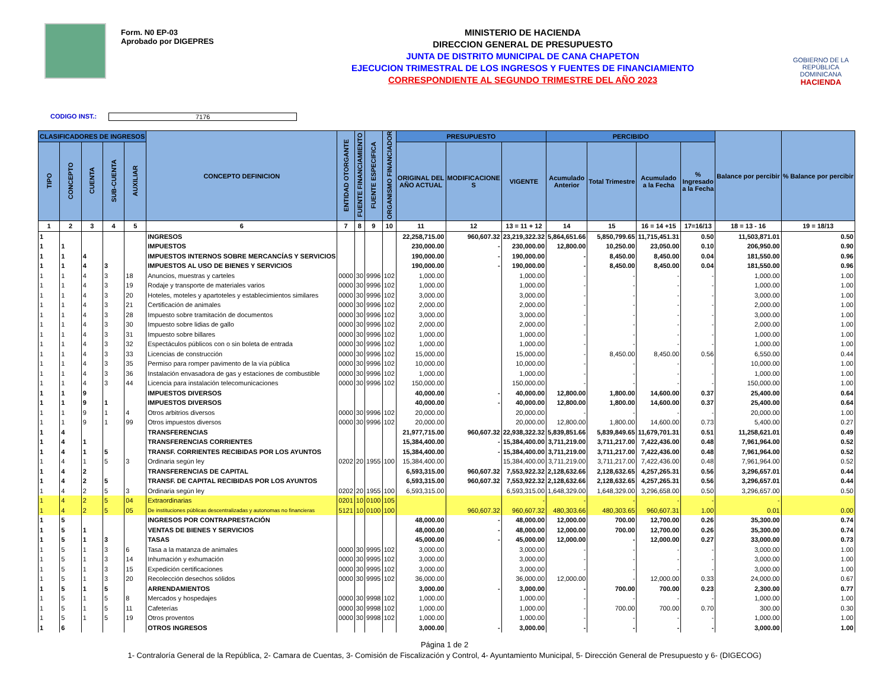Form. N0 EP-03
Aprobado por DIGEPRES
MINISTERIO DE HACIENDA
DIRECCION GENERAL DE PRESUPUESTO
JUNTA DE DISTRITO MUNICIPAL DE CANA CHAPETON
EJECUCION TRIMESTRAL DE LOS INGRESOS Y FUENTES DE FINANCIAMIENTO
CORRESPONDIENTE AL SEGUNDO TRIMESTRE DEL AÑO 2023
GOBIERNO DE LA
REPÚBLICA
DOMINICANA
HACIENDA
CODIGO INST.: 7176
| CLASIFICADORES DE INGRESOS | | | | | CONCEPTO DEFINICION | ENTIDAD OTORGANTE | FUENTE FINANCIAMIENTO | FUENTE ESPECIFICA | ORGANISMO FINANCIADOR | PRESUPUESTO | | | PERCIBIDO | | | | Balance por percibir | % Balance por percibir |
| --- | --- | --- | --- | --- | --- | --- | --- | --- | --- | --- | --- | --- | --- | --- | --- | --- | --- | --- |
| TIPO | CONCEPTO | CUENTA | SUB-CUENTA | AUXILIAR | | | | | | ORIGINAL DEL AÑO ACTUAL | MODIFICACIONE S | VIGENTE | Acumulado Anterior | Total Trimestre | Acumulado a la Fecha | % Ingresado a la Fecha | | |
| 1 | 2 | 3 | 4 | 5 | 6 | 7 | 8 | 9 | 10 | 11 | 12 | 13 = 11 + 12 | 14 | 15 | 16 = 14 +15 | 17=16/13 | 18 = 13 - 16 | 19 = 18/13 |
| 1 | | | | | INGRESOS | | | | | 22,258,715.00 | 960,607.32 | 23,219,322.32 | 5,864,651.66 | 5,850,799.65 | 11,715,451.31 | 0.50 | 11,503,871.01 | 0.50 |
| 1 | 1 | | | | IMPUESTOS | | | | | 230,000.00 | - | 230,000.00 | 12,800.00 | 10,250.00 | 23,050.00 | 0.10 | 206,950.00 | 0.90 |
| 1 | 1 | 4 | | | IMPUESTOS INTERNOS SOBRE MERCANCÍAS Y SERVICIOS | | | | | 190,000.00 | - | 190,000.00 | - | 8,450.00 | 8,450.00 | 0.04 | 181,550.00 | 0.96 |
| 1 | 1 | 4 | 3 | | IMPUESTOS AL USO DE BIENES Y SERVICIOS | | | | | 190,000.00 | - | 190,000.00 | - | 8,450.00 | 8,450.00 | 0.04 | 181,550.00 | 0.96 |
| 1 | 1 | 4 | 3 | 18 | Anuncios, muestras y carteles | 0000 | 30 | 9996 | 102 | 1,000.00 | | 1,000.00 | - | - | - | - | 1,000.00 | 1.00 |
| 1 | 1 | 4 | 3 | 19 | Rodaje y transporte de materiales varios | 0000 | 30 | 9996 | 102 | 1,000.00 | | 1,000.00 | - | - | - | - | 1,000.00 | 1.00 |
| 1 | 1 | 4 | 3 | 20 | Hoteles, moteles y apartoteles y establecimientos similares | 0000 | 30 | 9996 | 102 | 3,000.00 | | 3,000.00 | - | - | - | - | 3,000.00 | 1.00 |
| 1 | 1 | 4 | 3 | 21 | Certificación de animales | 0000 | 30 | 9996 | 102 | 2,000.00 | | 2,000.00 | - | - | - | - | 2,000.00 | 1.00 |
| 1 | 1 | 4 | 3 | 28 | Impuesto sobre tramitación de documentos | 0000 | 30 | 9996 | 102 | 3,000.00 | | 3,000.00 | - | - | - | - | 3,000.00 | 1.00 |
| 1 | 1 | 4 | 3 | 30 | Impuesto sobre lidias de gallo | 0000 | 30 | 9996 | 102 | 2,000.00 | | 2,000.00 | - | - | - | - | 2,000.00 | 1.00 |
| 1 | 1 | 4 | 3 | 31 | Impuesto sobre billares | 0000 | 30 | 9996 | 102 | 1,000.00 | | 1,000.00 | - | - | - | - | 1,000.00 | 1.00 |
| 1 | 1 | 4 | 3 | 32 | Espectáculos públicos con o sin boleta de entrada | 0000 | 30 | 9996 | 102 | 1,000.00 | | 1,000.00 | - | - | - | - | 1,000.00 | 1.00 |
| 1 | 1 | 4 | 3 | 33 | Licencias de construcción | 0000 | 30 | 9996 | 102 | 15,000.00 | | 15,000.00 | - | 8,450.00 | 8,450.00 | 0.56 | 6,550.00 | 0.44 |
| 1 | 1 | 4 | 3 | 35 | Permiso para romper pavimento de la vía pública | 0000 | 30 | 9996 | 102 | 10,000.00 | | 10,000.00 | - | - | - | - | 10,000.00 | 1.00 |
| 1 | 1 | 4 | 3 | 36 | Instalación envasadora de gas y estaciones de combustible | 0000 | 30 | 9996 | 102 | 1,000.00 | | 1,000.00 | - | - | - | - | 1,000.00 | 1.00 |
| 1 | 1 | 4 | 3 | 44 | Licencia para instalación telecomunicaciones | 0000 | 30 | 9996 | 102 | 150,000.00 | | 150,000.00 | - | - | - | - | 150,000.00 | 1.00 |
| 1 | 1 | 9 | | | IMPUESTOS DIVERSOS | | | | | 40,000.00 | - | 40,000.00 | 12,800.00 | 1,800.00 | 14,600.00 | 0.37 | 25,400.00 | 0.64 |
| 1 | 1 | 9 | 1 | | IMPUESTOS DIVERSOS | | | | | 40,000.00 | - | 40,000.00 | 12,800.00 | 1,800.00 | 14,600.00 | 0.37 | 25,400.00 | 0.64 |
| 1 | 1 | 9 | 1 | 4 | Otros arbitrios diversos | 0000 | 30 | 9996 | 102 | 20,000.00 | | 20,000.00 | - | - | - | - | 20,000.00 | 1.00 |
| 1 | 1 | 9 | 1 | 99 | Otros impuestos diversos | 0000 | 30 | 9996 | 102 | 20,000.00 | | 20,000.00 | 12,800.00 | 1,800.00 | 14,600.00 | 0.73 | 5,400.00 | 0.27 |
| 1 | 4 | | | | TRANSFERENCIAS | | | | | 21,977,715.00 | 960,607.32 | 22,938,322.32 | 5,839,851.66 | 5,839,849.65 | 11,679,701.31 | 0.51 | 11,258,621.01 | 0.49 |
| 1 | 4 | 1 | | | TRANSFERENCIAS CORRIENTES | | | | | 15,384,400.00 | - | 15,384,400.00 | 3,711,219.00 | 3,711,217.00 | 7,422,436.00 | 0.48 | 7,961,964.00 | 0.52 |
| 1 | 4 | 1 | 5 | | TRANSF. CORRIENTES RECIBIDAS POR LOS AYUNTOS | | | | | 15,384,400.00 | - | 15,384,400.00 | 3,711,219.00 | 3,711,217.00 | 7,422,436.00 | 0.48 | 7,961,964.00 | 0.52 |
| 1 | 4 | 1 | 5 | 3 | Ordinaria según ley | 0202 | 20 | 1955 | 100 | 15,384,400.00 | | 15,384,400.00 | 3,711,219.00 | 3,711,217.00 | 7,422,436.00 | 0.48 | 7,961,964.00 | 0.52 |
| 1 | 4 | 2 | | | TRANSFERENCIAS DE CAPITAL | | | | | 6,593,315.00 | 960,607.32 | 7,553,922.32 | 2,128,632.66 | 2,128,632.65 | 4,257,265.31 | 0.56 | 3,296,657.01 | 0.44 |
| 1 | 4 | 2 | 5 | | TRANSF. DE CAPITAL RECIBIDAS POR LOS AYUNTOS | | | | | 6,593,315.00 | 960,607.32 | 7,553,922.32 | 2,128,632.66 | 2,128,632.65 | 4,257,265.31 | 0.56 | 3,296,657.01 | 0.44 |
| 1 | 4 | 2 | 5 | 3 | Ordinaria según ley | 0202 | 20 | 1955 | 100 | 6,593,315.00 | | 6,593,315.00 | 1,648,329.00 | 1,648,329.00 | 3,296,658.00 | 0.50 | 3,296,657.00 | 0.50 |
| 1 | 4 | 2 | 5 | 04 | Extraordinarias | 0201 | 10 | 0100 | 105 | | | - | - | - | - | - | - | |
| 1 | 4 | 2 | 5 | 05 | De instituciones públicas descentralizadas y autonomas no financieras | 5121 | 10 | 0100 | 100 | | 960,607.32 | 960,607.32 | 480,303.66 | 480,303.65 | 960,607.31 | 1.00 | 0.01 | 0.00 |
| 1 | 5 | | | | INGRESOS POR CONTRAPRESTACIÓN | | | | | 48,000.00 | - | 48,000.00 | 12,000.00 | 700.00 | 12,700.00 | 0.26 | 35,300.00 | 0.74 |
| 1 | 5 | 1 | | | VENTAS DE BIENES Y SERVICIOS | | | | | 48,000.00 | - | 48,000.00 | 12,000.00 | 700.00 | 12,700.00 | 0.26 | 35,300.00 | 0.74 |
| 1 | 5 | 1 | 3 | | TASAS | | | | | 45,000.00 | - | 45,000.00 | 12,000.00 | - | 12,000.00 | 0.27 | 33,000.00 | 0.73 |
| 1 | 5 | 1 | 3 | 6 | Tasa a la matanza de animales | 0000 | 30 | 9995 | 102 | 3,000.00 | | 3,000.00 | - | - | - | - | 3,000.00 | 1.00 |
| 1 | 5 | 1 | 3 | 14 | Inhumación y exhumación | 0000 | 30 | 9995 | 102 | 3,000.00 | | 3,000.00 | - | - | - | - | 3,000.00 | 1.00 |
| 1 | 5 | 1 | 3 | 15 | Expedición certificaciones | 0000 | 30 | 9995 | 102 | 3,000.00 | | 3,000.00 | - | - | - | - | 3,000.00 | 1.00 |
| 1 | 5 | 1 | 3 | 20 | Recolección desechos sólidos | 0000 | 30 | 9995 | 102 | 36,000.00 | | 36,000.00 | 12,000.00 | - | 12,000.00 | 0.33 | 24,000.00 | 0.67 |
| 1 | 5 | 1 | 5 | | ARRENDAMIENTOS | | | | | 3,000.00 | - | 3,000.00 | - | 700.00 | 700.00 | 0.23 | 2,300.00 | 0.77 |
| 1 | 5 | 1 | 5 | 8 | Mercados y hospedajes | 0000 | 30 | 9998 | 102 | 1,000.00 | | 1,000.00 | - | - | - | - | 1,000.00 | 1.00 |
| 1 | 5 | 1 | 5 | 11 | Cafeterías | 0000 | 30 | 9998 | 102 | 1,000.00 | | 1,000.00 | - | 700.00 | 700.00 | 0.70 | 300.00 | 0.30 |
| 1 | 5 | 1 | 5 | 19 | Otros proventos | 0000 | 30 | 9998 | 102 | 1,000.00 | | 1,000.00 | - | - | - | - | 1,000.00 | 1.00 |
| 1 | 6 | | | | OTROS INGRESOS | | | | | 3,000.00 | - | 3,000.00 | - | - | - | - | 3,000.00 | 1.00 |
Página 1 de 2
1- Contraloría General de la República, 2- Camara de Cuentas, 3- Comisión de Fiscalización y Control, 4- Ayuntamiento Municipal, 5- Dirección General de Presupuesto y 6- (DIGECOG)